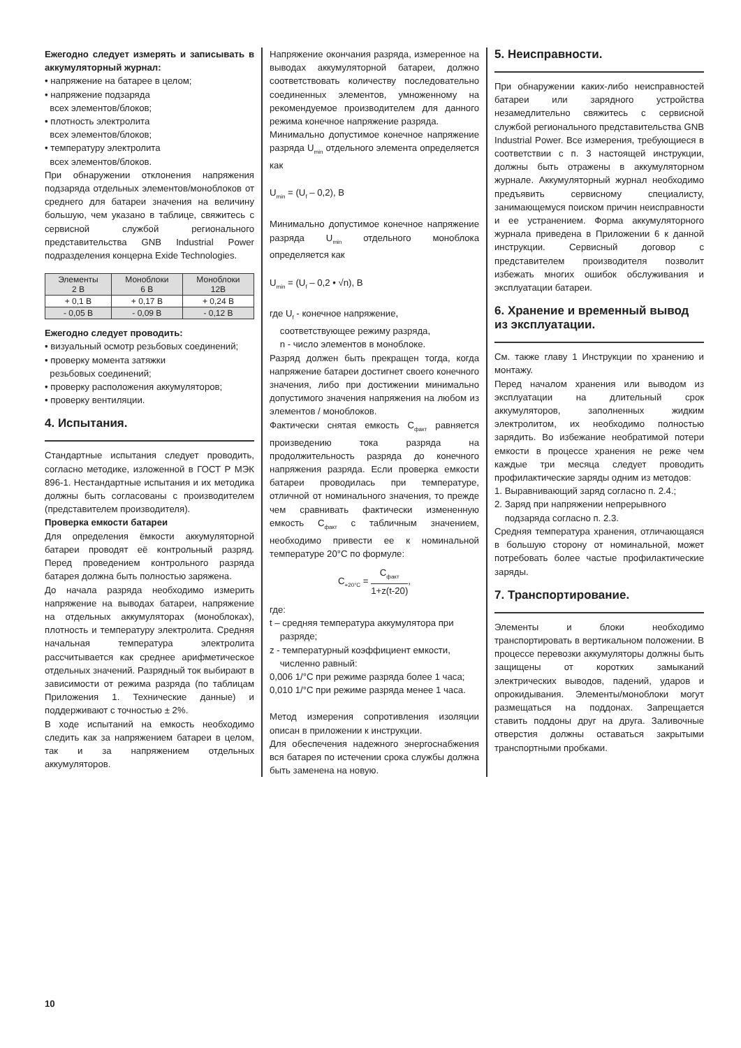Ежегодно следует измерять и записывать в аккумуляторный журнал:
• напряжение на батарее в целом;
• напряжение подзаряда
всех элементов/блоков;
• плотность электролита
всех элементов/блоков;
• температуру электролита
всех элементов/блоков.
При обнаружении отклонения напряжения подзаряда отдельных элементов/моноблоков от среднего для батареи значения на величину большую, чем указано в таблице, свяжитесь с сервисной службой регионального представительства GNB Industrial Power подразделения концерна Exide Technologies.
| Элементы 2 В | Моноблоки 6 В | Моноблоки 12В |
| + 0,1 В | + 0,17 В | + 0,24 В |
| - 0,05 В | - 0,09 В | - 0,12 В |
Ежегодно следует проводить:
• визуальный осмотр резьбовых соединений;
• проверку момента затяжки
резьбовых соединений;
• проверку расположения аккумуляторов;
• проверку вентиляции.
4. Испытания.
Стандартные испытания следует проводить, согласно методике, изложенной в ГОСТ Р МЭК 896-1. Нестандартные испытания и их методика должны быть согласованы с производителем (представителем производителя).
Проверка емкости батареи
Для определения ёмкости аккумуляторной батареи проводят её контрольный разряд. Перед проведением контрольного разряда батарея должна быть полностью заряжена.
До начала разряда необходимо измерить напряжение на выводах батареи, напряжение на отдельных аккумуляторах (моноблоках), плотность и температуру электролита. Средняя начальная температура электролита рассчитывается как среднее арифметическое отдельных значений. Разрядный ток выбирают в зависимости от режима разряда (по таблицам Приложения 1. Технические данные) и поддерживают с точностью ± 2%.
В ходе испытаний на емкость необходимо следить как за напряжением батареи в целом, так и за напряжением отдельных аккумуляторов.
Напряжение окончания разряда, измеренное на выводах аккумуляторной батареи, должно соответствовать количеству последовательно соединенных элементов, умноженному на рекомендуемое производителем для данного режима конечное напряжение разряда.
Минимально допустимое конечное напряжение разряда U<sub>min</sub> отдельного элемента определяется как
U<sub>min</sub> = (U<sub>f</sub> – 0,2), В
Минимально допустимое конечное напряжение разряда U<sub>min</sub> отдельного моноблока определяется как
U<sub>min</sub> = (U<sub>f</sub> – 0,2 • √n), В
где U<sub>f</sub> - конечное напряжение,
соответствующее режиму разряда,
n - число элементов в моноблоке.
Разряд должен быть прекращен тогда, когда напряжение батареи достигнет своего конечного значения, либо при достижении минимально допустимого значения напряжения на любом из элементов / моноблоков.
Фактически снятая емкость С<sub>факт</sub> равняется произведению тока разряда на продолжительность разряда до конечного напряжения разряда. Если проверка емкости батареи проводилась при температуре, отличной от номинального значения, то прежде чем сравнивать фактически измененную емкость С<sub>факт</sub> с табличным значением, необходимо привести ее к номинальной температуре 20°С по формуле:
С<sub>+20°С</sub> = С<sub>факт</sub> 1+z(t-20),
где:
t – средняя температура аккумулятора при
разряде;
z - температурный коэффициент емкости,
численно равный:
0,006 1/°С при режиме разряда более 1 часа;
0,010 1/°С при режиме разряда менее 1 часа.
Метод измерения сопротивления изоляции описан в приложении к инструкции.
Для обеспечения надежного энергоснабжения вся батарея по истечении срока службы должна быть заменена на новую.
5. Неисправности.
При обнаружении каких-либо неисправностей батареи или зарядного устройства незамедлительно свяжитесь с сервисной службой регионального представительства GNB Industrial Power. Все измерения, требующиеся в соответствии с п. 3 настоящей инструкции, должны быть отражены в аккумуляторном журнале. Аккумуляторный журнал необходимо предъявить сервисному специалисту, занимающемуся поиском причин неисправности и ее устранением. Форма аккумуляторного журнала приведена в Приложении 6 к данной инструкции. Сервисный договор с представителем производителя позволит избежать многих ошибок обслуживания и эксплуатации батареи.
6. Хранение и временный вывод из эксплуатации.
См. также главу 1 Инструкции по хранению и монтажу.
Перед началом хранения или выводом из эксплуатации на длительный срок аккумуляторов, заполненных жидким электролитом, их необходимо полностью зарядить. Во избежание необратимой потери емкости в процессе хранения не реже чем каждые три месяца следует проводить профилактические заряды одним из методов:
1. Выравнивающий заряд согласно п. 2.4.;
2. Заряд при напряжении непрерывного
подзаряда согласно п. 2.3.
Средняя температура хранения, отличающаяся в большую сторону от номинальной, может потребовать более частые профилактические заряды.
7. Транспортирование.
Элементы и блоки необходимо транспортировать в вертикальном положении. В процессе перевозки аккумуляторы должны быть защищены от коротких замыканий электрических выводов, падений, ударов и опрокидывания. Элементы/моноблоки могут размещаться на поддонах. Запрещается ставить поддоны друг на друга. Заливочные отверстия должны оставаться закрытыми транспортными пробками.
10